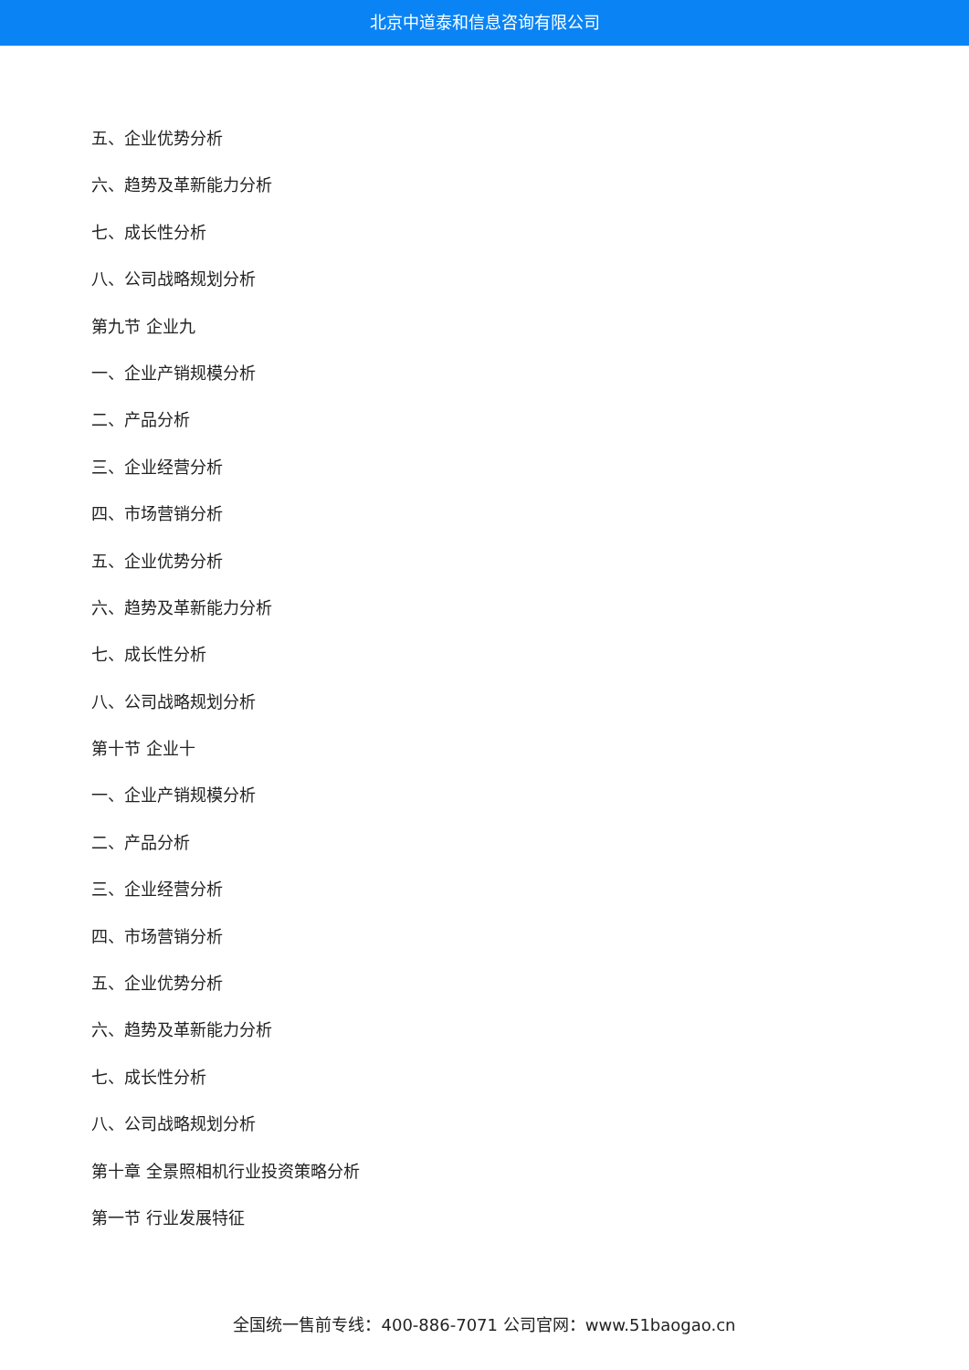北京中道泰和信息咨询有限公司
五、企业优势分析
六、趋势及革新能力分析
七、成长性分析
八、公司战略规划分析
第九节 企业九
一、企业产销规模分析
二、产品分析
三、企业经营分析
四、市场营销分析
五、企业优势分析
六、趋势及革新能力分析
七、成长性分析
八、公司战略规划分析
第十节 企业十
一、企业产销规模分析
二、产品分析
三、企业经营分析
四、市场营销分析
五、企业优势分析
六、趋势及革新能力分析
七、成长性分析
八、公司战略规划分析
第十章 全景照相机行业投资策略分析
第一节 行业发展特征
全国统一售前专线：400-886-7071 公司官网：www.51baogao.cn